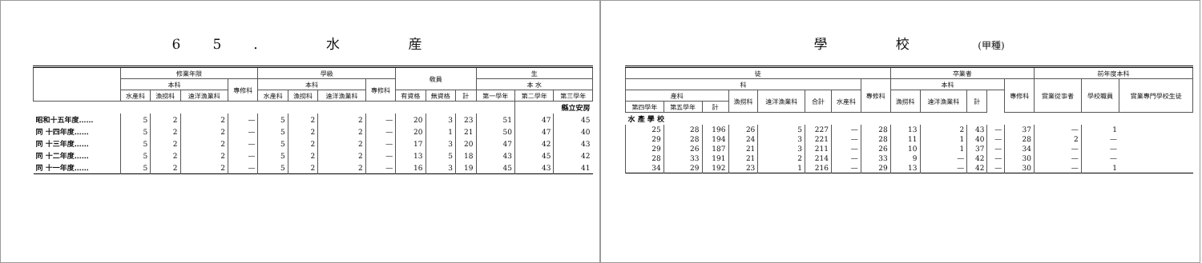65. 水 産
| | 修業年限 | | | | 學級 | | | | 敎員 | | | 生 | | |
| --- | --- | --- | --- | --- | --- | --- | --- | --- | --- | --- | --- | --- | --- | --- |
| | 本科 | | | 專修科 | 本科 | | | 專修科 | | | | 本 水 | | |
| | 水產科 | 漁撈科 | 遠洋漁業科 | | 水產科 | 漁撈科 | 遠洋漁業科 | | 有資格 | 無資格 | 計 | 第一學年 | 第二學年 | 第三學年 |
| | | | | | | | | | | | | | 縣立安房 | |
| 昭和十五年度…… | 5 | 2 | 2 | — | 5 | 2 | 2 | — | 20 | 3 | 23 | 51 | 47 | 45 |
| 同 十四年度…… | 5 | 2 | 2 | — | 5 | 2 | 2 | — | 20 | 1 | 21 | 50 | 47 | 40 |
| 同 十三年度…… | 5 | 2 | 2 | — | 5 | 2 | 2 | — | 17 | 3 | 20 | 47 | 42 | 43 |
| 同 十二年度…… | 5 | 2 | 2 | — | 5 | 2 | 2 | — | 13 | 5 | 18 | 43 | 45 | 42 |
| 同 十一年度…… | 5 | 2 | 2 | — | 5 | 2 | 2 | — | 16 | 3 | 19 | 45 | 43 | 41 |
學 校 (甲種)
| 徒 | | | | | | | | 卒業者 | | | | | 前年度本科 | | |
| --- | --- | --- | --- | --- | --- | --- | --- | --- | --- | --- | --- | --- | --- | --- | --- |
| 科 | | | | | | | 專修科 | 本科 | | | | 專修科 | 實業從事者 | 學校職員 | 實業專門學校生徒 |
| 產科 | | | 漁撈科 | 遠洋漁業科 | 合計 | | | 水產科 | 漁撈科 | 遠洋漁業科 | 計 | | | | |
| 第四學年 | 第五學年 | 計 | | | | | | | | | | | | | |
| 水 產 學 校 | | | | | | | | | | | | | | | |
| 25 | 28 | 196 | 26 | 5 | 227 | — | 28 | 13 | 2 | 43 | — | 37 | — | 1 | |
| 29 | 28 | 194 | 24 | 3 | 221 | — | 28 | 11 | 1 | 40 | — | 28 | 2 | — | |
| 29 | 26 | 187 | 21 | 3 | 211 | — | 26 | 10 | 1 | 37 | — | 34 | — | — | |
| 28 | 33 | 191 | 21 | 2 | 214 | — | 33 | 9 | — | 42 | — | 30 | — | — | |
| 34 | 29 | 192 | 23 | 1 | 216 | — | 29 | 13 | — | 42 | — | 30 | — | 1 | |